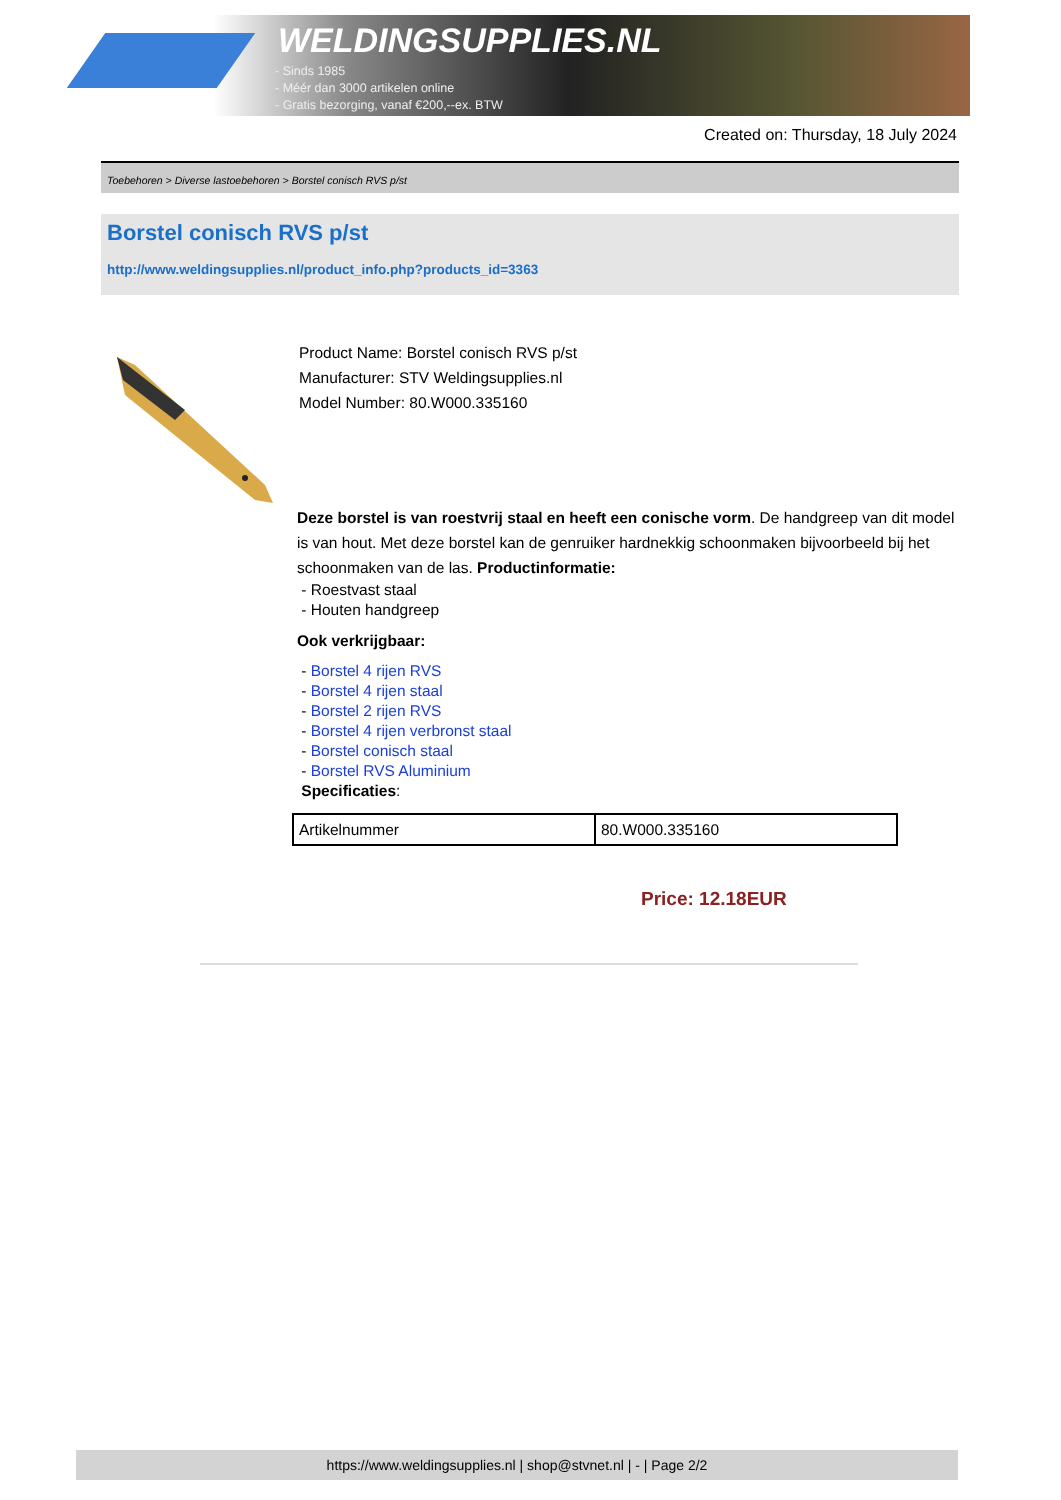WELDINGSUPPLIES.NL
- Sinds 1985
- Méér dan 3000 artikelen online
- Gratis bezorging, vanaf €200,--ex. BTW
Created on: Thursday, 18 July 2024
Toebehoren > Diverse lastoebehoren > Borstel conisch RVS p/st
Borstel conisch RVS p/st
http://www.weldingsupplies.nl/product_info.php?products_id=3363
Product Name: Borstel conisch RVS p/st
Manufacturer: STV Weldingsupplies.nl
Model Number: 80.W000.335160
Deze borstel is van roestvrij staal en heeft een conische vorm. De handgreep van dit model is van hout. Met deze borstel kan de genruiker hardnekkig schoonmaken bijvoorbeeld bij het schoonmaken van de las. Productinformatie:
- Roestvast staal
- Houten handgreep
Ook verkrijgbaar:
- Borstel 4 rijen RVS
- Borstel 4 rijen staal
- Borstel 2 rijen RVS
- Borstel 4 rijen verbronst staal
- Borstel conisch staal
- Borstel RVS Aluminium
Specificaties:
| Artikelnummer | 80.W000.335160 |
Price: 12.18EUR
https://www.weldingsupplies.nl | shop@stvnet.nl | - | Page 2/2